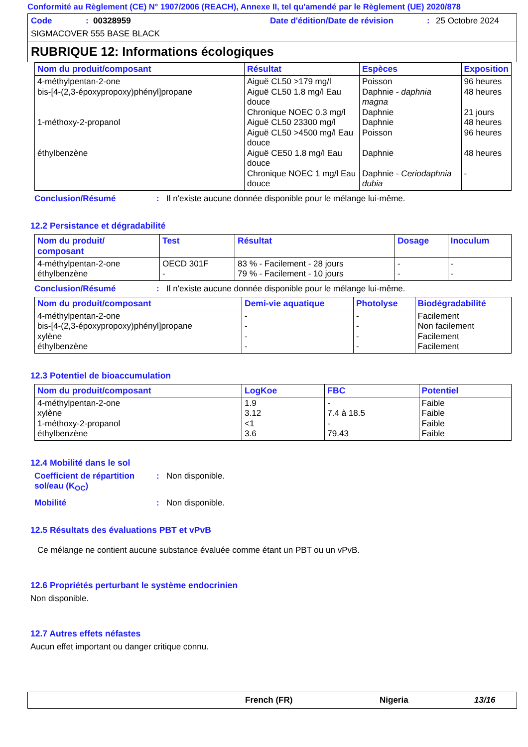Conformité au Règlement (CE) N° 1907/2006 (REACH), Annexe II, tel qu'amendé par le Règlement (UE) 2020/878
Code: 00328959 Date d'édition/Date de révision: 25 Octobre 2024
SIGMACOVER 555 BASE BLACK
RUBRIQUE 12: Informations écologiques
| Nom du produit/composant | Résultat | Espèces | Exposition |
| --- | --- | --- | --- |
| 4-méthylpentan-2-one bis-[4-(2,3-époxypropoxy)phényl]propane 1-méthoxy-2-propanol éthylbenzène | Aiguë CL50 >179 mg/l Aiguë CL50 1.8 mg/l Eau douce Chronique NOEC 0.3 mg/l Aiguë CL50 23300 mg/l Aiguë CL50 >4500 mg/l Eau douce Aiguë CE50 1.8 mg/l Eau douce Chronique NOEC 1 mg/l Eau douce | Poisson Daphnie - daphnia magna Daphnie Daphnie Poisson Daphnie Daphnie - Ceriodaphnia dubia | 96 heures 48 heures 21 jours 48 heures 96 heures 48 heures - |
Conclusion/Résumé: Il n'existe aucune donnée disponible pour le mélange lui-même.
12.2 Persistance et dégradabilité
| Nom du produit/ composant | Test | Résultat | Dosage | Inoculum |
| --- | --- | --- | --- | --- |
| 4-méthylpentan-2-one éthylbenzène | OECD 301F - | 83 % - Facilement - 28 jours 79 % - Facilement - 10 jours | - - | - - |
Conclusion/Résumé: Il n'existe aucune donnée disponible pour le mélange lui-même.
| Nom du produit/composant | Demi-vie aquatique | Photolyse | Biodégradabilité |
| --- | --- | --- | --- |
| 4-méthylpentan-2-one bis-[4-(2,3-époxypropoxy)phényl]propane xylène éthylbenzène | - - - - | - - - - | Facilement Non facilement Facilement Facilement |
12.3 Potentiel de bioaccumulation
| Nom du produit/composant | LogKoe | FBC | Potentiel |
| --- | --- | --- | --- |
| 4-méthylpentan-2-one xylène 1-méthoxy-2-propanol éthylbenzène | 1.9 3.12 <1 3.6 | - 7.4 à 18.5 - 79.43 | Faible Faible Faible Faible |
12.4 Mobilité dans le sol
Coefficient de répartition sol/eau (K<sub>OC</sub>): Non disponible.
Mobilité: Non disponible.
12.5 Résultats des évaluations PBT et vPvB
Ce mélange ne contient aucune substance évaluée comme étant un PBT ou un vPvB.
12.6 Propriétés perturbant le système endocrinien
Non disponible.
12.7 Autres effets néfastes
Aucun effet important ou danger critique connu.
French (FR) Nigeria 13/16